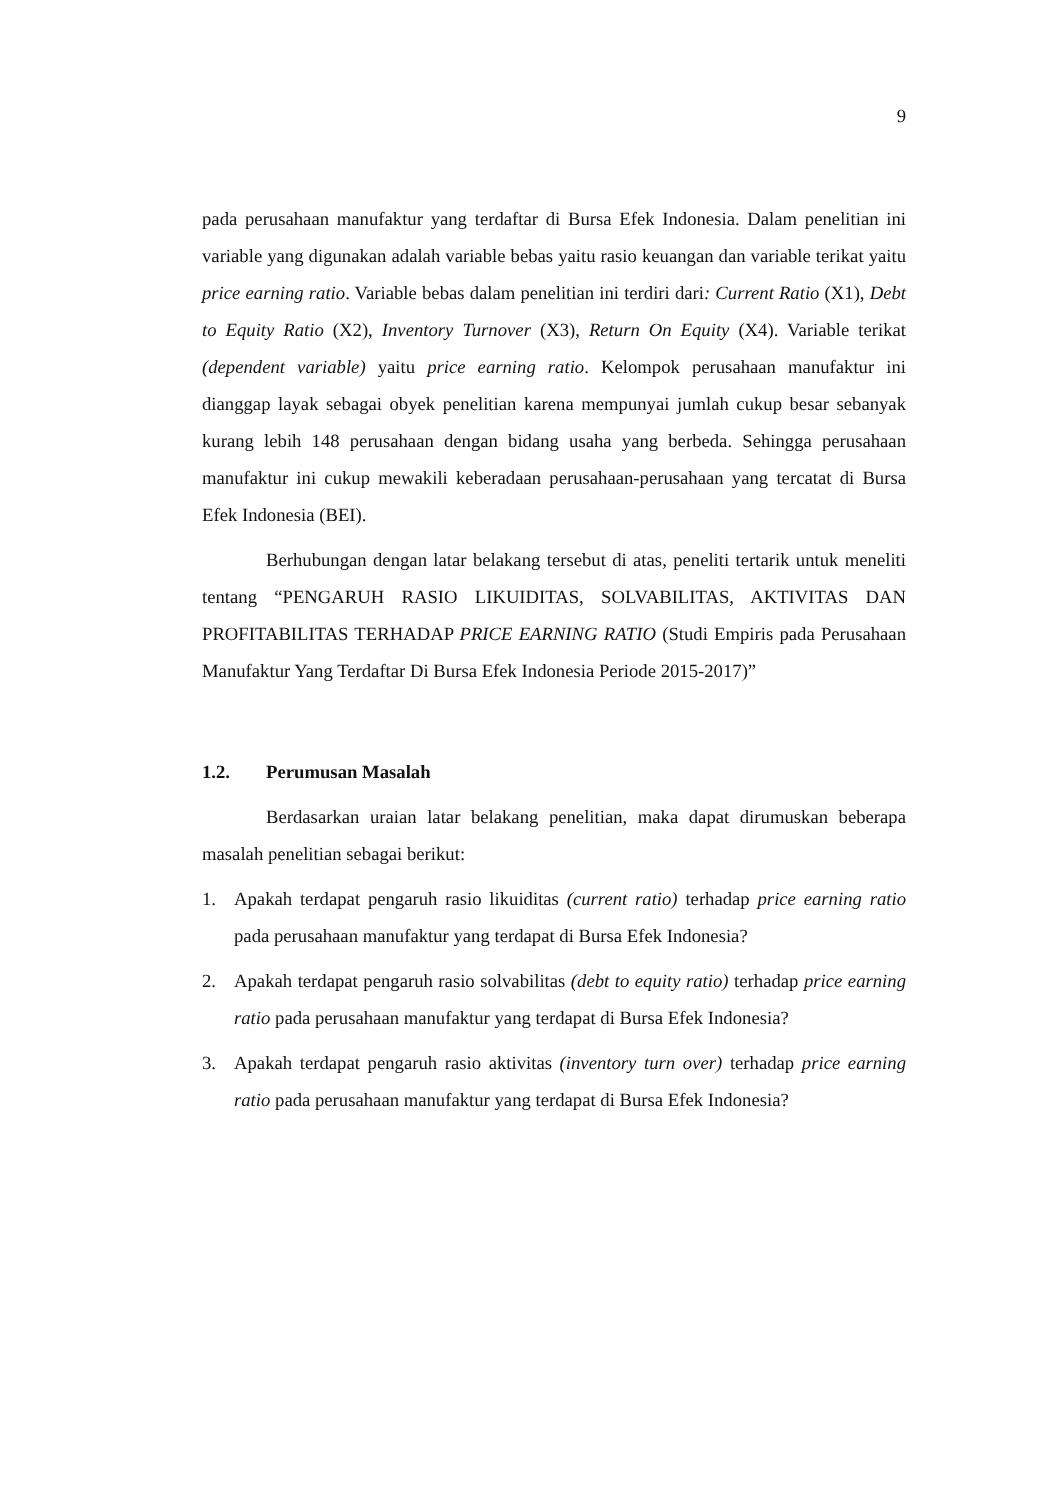9
pada perusahaan manufaktur yang terdaftar di Bursa Efek Indonesia. Dalam penelitian ini variable yang digunakan adalah variable bebas yaitu rasio keuangan dan variable terikat yaitu price earning ratio. Variable bebas dalam penelitian ini terdiri dari: Current Ratio (X1), Debt to Equity Ratio (X2), Inventory Turnover (X3), Return On Equity (X4). Variable terikat (dependent variable) yaitu price earning ratio. Kelompok perusahaan manufaktur ini dianggap layak sebagai obyek penelitian karena mempunyai jumlah cukup besar sebanyak kurang lebih 148 perusahaan dengan bidang usaha yang berbeda. Sehingga perusahaan manufaktur ini cukup mewakili keberadaan perusahaan-perusahaan yang tercatat di Bursa Efek Indonesia (BEI).
Berhubungan dengan latar belakang tersebut di atas, peneliti tertarik untuk meneliti tentang “PENGARUH RASIO LIKUIDITAS, SOLVABILITAS, AKTIVITAS DAN PROFITABILITAS TERHADAP PRICE EARNING RATIO (Studi Empiris pada Perusahaan Manufaktur Yang Terdaftar Di Bursa Efek Indonesia Periode 2015-2017)”
1.2. Perumusan Masalah
Berdasarkan uraian latar belakang penelitian, maka dapat dirumuskan beberapa masalah penelitian sebagai berikut:
1. Apakah terdapat pengaruh rasio likuiditas (current ratio) terhadap price earning ratio pada perusahaan manufaktur yang terdapat di Bursa Efek Indonesia?
2. Apakah terdapat pengaruh rasio solvabilitas (debt to equity ratio) terhadap price earning ratio pada perusahaan manufaktur yang terdapat di Bursa Efek Indonesia?
3. Apakah terdapat pengaruh rasio aktivitas (inventory turn over) terhadap price earning ratio pada perusahaan manufaktur yang terdapat di Bursa Efek Indonesia?